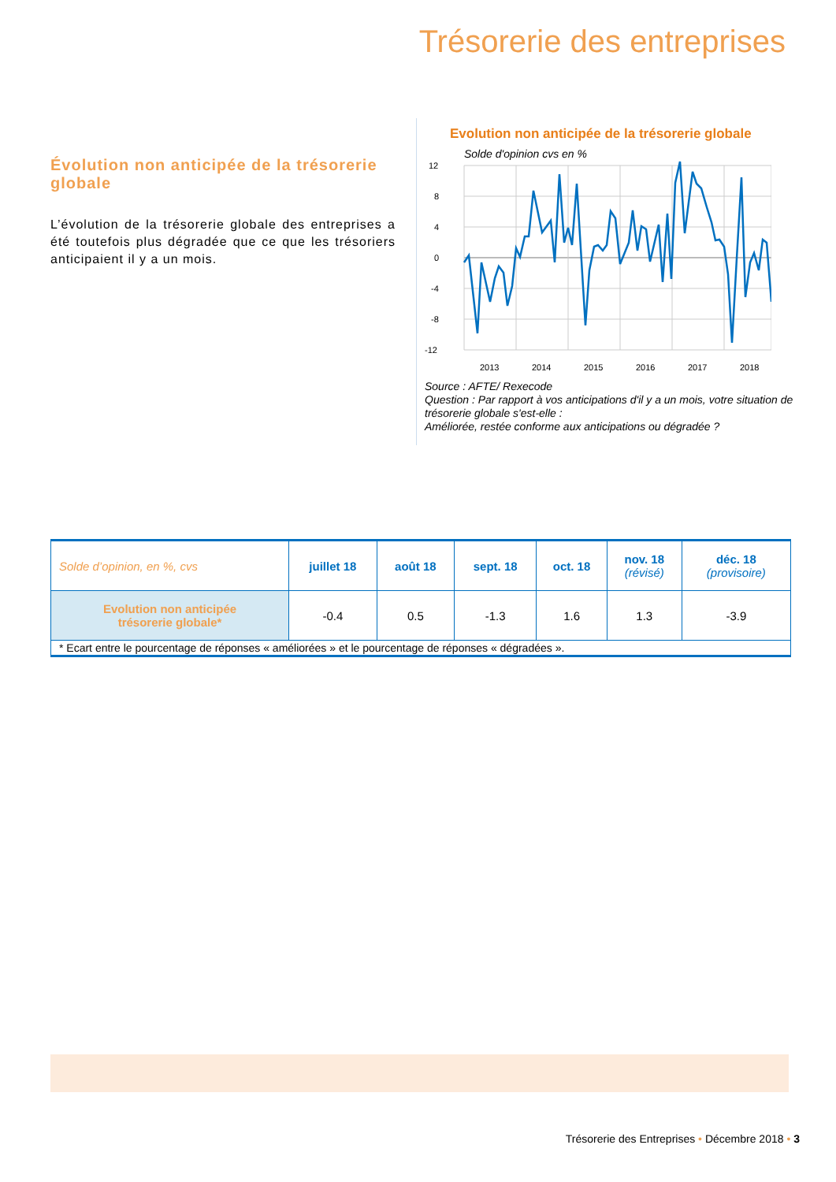Trésorerie des entreprises
Évolution non anticipée de la trésorerie globale
L’évolution de la trésorerie globale des entreprises a été toutefois plus dégradée que ce que les trésoriers anticipaient il y a un mois.
Evolution non anticipée de la trésorerie globale
Solde d'opinion cvs en %
12
8
4
0
-4
-8
-12
2013
2014
2015
2016
2017
2018
Source : AFTE/ Rexecode
Question : Par rapport à vos anticipations d'il y a un mois, votre situation de trésorerie globale s'est-elle :
Améliorée, restée conforme aux anticipations ou dégradée ?
| Solde d’opinion, en %, cvs | juillet 18 | août 18 | sept. 18 | oct. 18 | nov. 18 (révisé) | déc. 18 (provisoire) |
| Evolution non anticipée trésorerie globale* | -0.4 | 0.5 | -1.3 | 1.6 | 1.3 | -3.9 |
| * Ecart entre le pourcentage de réponses « améliorées » et le pourcentage de réponses « dégradées ». | | | | | | |
Trésorerie des Entreprises • Décembre 2018 • 3